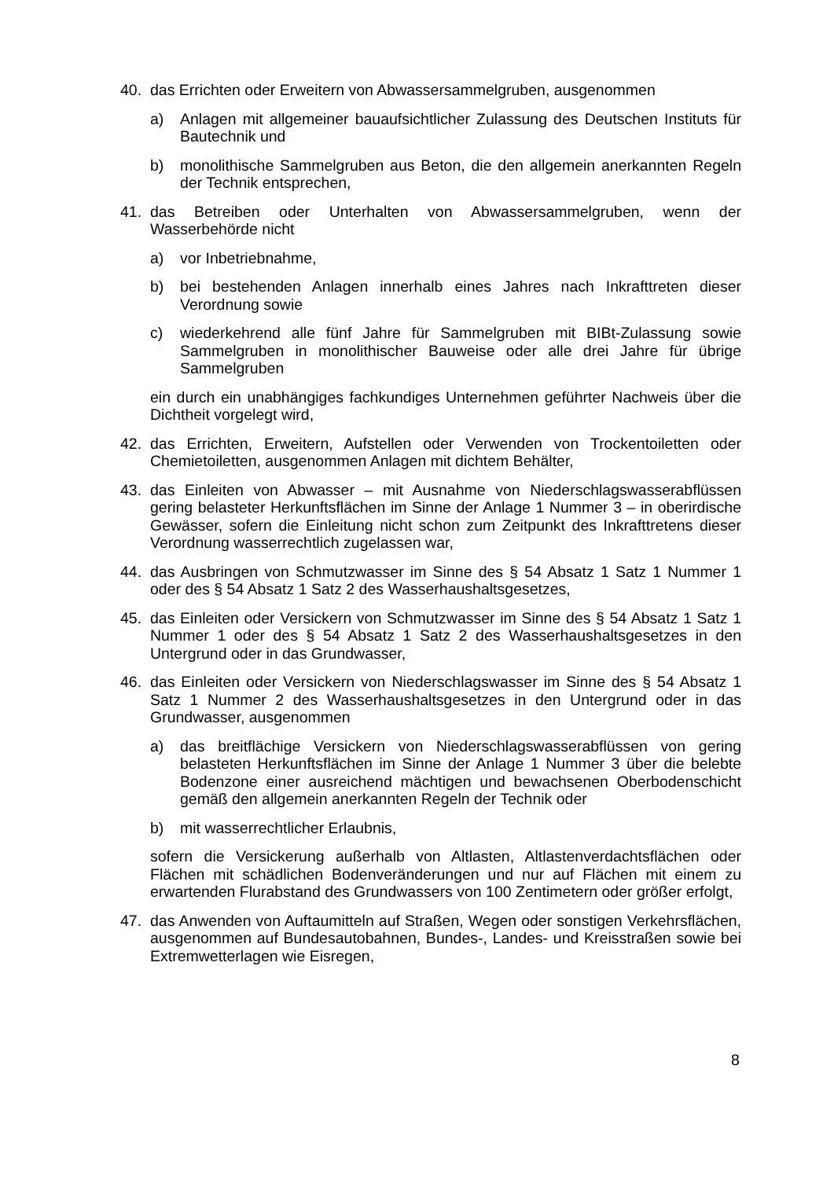40. das Errichten oder Erweitern von Abwassersammelgruben, ausgenommen
a) Anlagen mit allgemeiner bauaufsichtlicher Zulassung des Deutschen Instituts für Bautechnik und
b) monolithische Sammelgruben aus Beton, die den allgemein anerkannten Regeln der Technik entsprechen,
41. das Betreiben oder Unterhalten von Abwassersammelgruben, wenn der Wasserbehörde nicht
a) vor Inbetriebnahme,
b) bei bestehenden Anlagen innerhalb eines Jahres nach Inkrafttreten dieser Verordnung sowie
c) wiederkehrend alle fünf Jahre für Sammelgruben mit BIBt-Zulassung sowie Sammelgruben in monolithischer Bauweise oder alle drei Jahre für übrige Sammelgruben
ein durch ein unabhängiges fachkundiges Unternehmen geführter Nachweis über die Dichtheit vorgelegt wird,
42. das Errichten, Erweitern, Aufstellen oder Verwenden von Trockentoiletten oder Chemietoiletten, ausgenommen Anlagen mit dichtem Behälter,
43. das Einleiten von Abwasser – mit Ausnahme von Niederschlagswasserabflüssen gering belasteter Herkunftsflächen im Sinne der Anlage 1 Nummer 3 – in oberirdische Gewässer, sofern die Einleitung nicht schon zum Zeitpunkt des Inkrafttretens dieser Verordnung wasserrechtlich zugelassen war,
44. das Ausbringen von Schmutzwasser im Sinne des § 54 Absatz 1 Satz 1 Nummer 1 oder des § 54 Absatz 1 Satz 2 des Wasserhaushaltsgesetzes,
45. das Einleiten oder Versickern von Schmutzwasser im Sinne des § 54 Absatz 1 Satz 1 Nummer 1 oder des § 54 Absatz 1 Satz 2 des Wasserhaushaltsgesetzes in den Untergrund oder in das Grundwasser,
46. das Einleiten oder Versickern von Niederschlagswasser im Sinne des § 54 Absatz 1 Satz 1 Nummer 2 des Wasserhaushaltsgesetzes in den Untergrund oder in das Grundwasser, ausgenommen
a) das breitflächige Versickern von Niederschlagswasserabflüssen von gering belasteten Herkunftsflächen im Sinne der Anlage 1 Nummer 3 über die belebte Bodenzone einer ausreichend mächtigen und bewachsenen Oberbodenschicht gemäß den allgemein anerkannten Regeln der Technik oder
b) mit wasserrechtlicher Erlaubnis,
sofern die Versickerung außerhalb von Altlasten, Altlastenverdachtsflächen oder Flächen mit schädlichen Bodenveränderungen und nur auf Flächen mit einem zu erwartenden Flurabstand des Grundwassers von 100 Zentimetern oder größer erfolgt,
47. das Anwenden von Auftaumitteln auf Straßen, Wegen oder sonstigen Verkehrsflächen, ausgenommen auf Bundesautobahnen, Bundes-, Landes- und Kreisstraßen sowie bei Extremwetterlagen wie Eisregen,
8